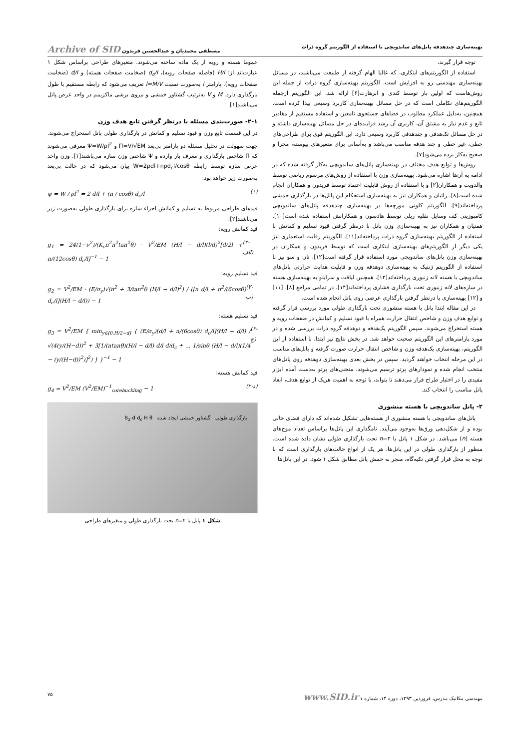بهینه‌سازی چندهدفه پانل‌های ساندویچی با استفاده از الگوریتم گروه ذرات مصطفی محمدیان و عبدالحسین فریدون Archive of SID
توجه قرار گیرند.
استفاده از الگوریتم‌های ابتکاری، که غالبا الهام گرفته از طبیعت می‌باشند، در مسائل بهینه‌سازی مهندسی رو به افزایش است. الگوریتم بهینه‌سازی گروه ذرات از جمله این روش‌هاست که اولین بار توسط کندی و ابرهارت[۶] ارائه شد. این الگوریتم ازجمله الگوریتم‌های تکاملی است که در حل مسائل بهینه‌سازی کاربرد وسیعی پیدا کرده است. همچنین، به‌دلیل عملکرد مطلوب در فضاهای جستجوی نامعین و استفاده مستقیم از مقادیر تابع و عدم نیاز به مشتق آن، کاربری آن رشد فزاینده‌ای در حل مسائل بهینه‌سازی داشته و در حل مسائل تک‌هدفی و چندهدفی کاربرد وسیعی دارد. این الگوریتم قوی برای طراحی‌های خطی، غیر خطی و چند هدفه مناسب می‌باشد و به‌آسانی برای متغیرهای پیوسته، مجزا و صحیح به‌کار برده می‌شود[۷].
روش‌ها و توابع هدف مختلف در بهینه‌سازی پانل‌های ساندویچی به‌کار گرفته شده که در ادامه به آن‌ها اشاره می‌شود. بهینه‌سازی وزن با استفاده از روش‌های مرسوم ریاضی توسط والدویت و همکاران[۲] و با استفاده از روش قابلیت اعتماد توسط فریدون و همکاران انجام شده است[۸]. راتبان و همکاران نیز به بهینه‌سازی استحکام این پانل‌ها در بارگذاری خمشی پرداخته‌اند[۹]. الگوریتم کلونی مورچه‌ها در بهینه‌سازی چندهدفه پانل‌های ساندویچی کامپوزیتی کف وسایل نقلیه ریلی توسط هادسون و همکارانش استفاده شده است[۱۰]. همتیان و همکاران نیز به بهینه‌سازی وزن پانل با درنظر گرفتن قیود تسلیم و کمانش با استفاده از الگوریتم بهینه‌سازی گروه ذرات پرداخته‌اند[۱۱]. الگوریتم رقابت استعماری نیز یکی دیگر از الگوریتم‌های بهینه‌سازی ابتکاری است که توسط فریدون و همکاران در بهینه‌سازی وزن پانل‌های ساندویچی مورد استفاده قرار گرفته است[۱۲]. تان و سو نیز با استفاده از الگوریتم ژنتیک به بهینه‌سازی دوهدفه وزن و قابلیت هدایت حرارتی پانل‌های ساندویچی با هسته لانه زنبوری پرداخته‌اند[۱۳]. همچنین لیاقت و سرایلو به بهینه‌سازی هسته در سازه‌های لانه زنبوری تحت بارگذاری فشاری پرداخته‌اند[۱۴]. در تمامی مراجع [۸]، [۱۱] و [۱۲] بهینه‌سازی با درنظر گرفتن بارگذاری عرضی روی پانل انجام شده است.
در این مقاله ابتدا پانل با هسته منشوری تحت بارگذاری طولی مورد بررسی قرار گرفته و توابع هدف وزن و شاخص انتقال حرارت همراه با قیود تسلیم و کمانش در صفحات رویه و هسته استخراج می‌شوند. سپس الگوریتم یک‌هدفه و دوهدفه گروه ذرات بررسی شده و در مورد پارامترهای این الگوریتم صحبت خواهد شد. در بخش نتایج نیز ابتدا، با استفاده از این الگوریتم، بهینه‌سازی یک‌هدفه وزن و شاخص انتقال حرارت صورت گرفته و پانل‌های مناسب در این مرحله انتخاب خواهند گردید. سپس در بخش بعدی بهینه‌سازی دوهدفه روی پانل‌های منتخب انجام شده و نمودارهای پرتو ترسیم می‌شوند. منحنی‌های پرتو به‌دست آمده ابزار مفیدی را در اختیار طراح قرار می‌دهند تا بتواند، با توجه به اهمیت هریک از توابع هدف، ابعاد پانل مناسب را انتخاب کند.
۲- پانل ساندویچی با هسته منشوری
پانل‌های ساندویچی با هسته منشوری از هسته‌هایی تشکیل شده‌اند که دارای فضای خالی بوده و از شکل‌دهی ورق‌ها به‌وجود می‌آیند. نامگذاری این پانل‌ها براساس تعداد موج‌های هسته (n) می‌باشد. در شکل ۱ پانل با ۲=n تحت بارگذاری طولی نشان داده شده است. منظور از بارگذاری طولی در این پانل‌ها، هر یک از انواع حالت‌های بارگذاری است که با توجه به محل قرار گرفتن تکیه‌گاه، منجر به خمش پانل مطابق شکل ۱ شود. در این پانل‌ها
عموما هسته و رویه از یک ماده ساخته می‌شوند. متغیرهای طراحی براساس شکل ۱ عبارت‌اند از: H/l (فاصله صفحات رویه)، d<sub>c</sub>/l (ضخامت صفحات هسته) و d/l (ضخامت صفحات رویه). پارامتر l به‌صورت نسبت l=M/V تعریف می‌شود که رابطه مستقیم با طول بارگذاری دارد. M و V به‌ترتیب گشتاور خمشی و نیروی برشی ماکزیمم در واحد عرض پانل می‌باشند[۱].
۲-۱- صورت‌بندی مسئله با درنظر گرفتن تابع هدف وزن
در این قسمت تابع وزن و قیود تسلیم و کمانش در بارگذاری طولی پانل استخراج می‌شوند. جهت سهولت در تحلیل مسئله دو پارامتر بی‌بعد Π=V/√EM و Ψ=W/ρl<sup>2</sup> معرفی می‌شوند که Π شاخص بارگذاری و معرف بار وارده و Ψ شاخص وزن سازه می‌باشند[۱]. وزن واحد عرض سازه توسط رابطه W=2ρdl+nρd<sub>c</sub>l/cosθ بیان می‌شود که در حالت بی‌بعد به‌صورت زیر خواهد بود:
ψ = W / ρl<sup>2</sup> = 2 d/l + (n / cosθ) d<sub>c</sub>/l (۱)
قیدهای طراحی مربوط به تسلیم و کمانش اجزاء سازه برای بارگذاری طولی به‌صورت زیر می‌باشند[۲]:
قید کمانش رویه:
g<sub>1</sub> = 24(1−ν<sup>2</sup>)/(K<sub>c</sub>π<sup>2</sup>n<sup>2</sup>tan<sup>2</sup>θ) · V<sup>2</sup>/EM (H/l − d/l)(l/d)<sup>2</sup>[d/2l + n/(12cosθ) d<sub>c</sub>/l]<sup>−1</sup> − 1 (۲-الف)
قید تسلیم رویه:
g<sub>2</sub> = V<sup>2</sup>/EM · (E/σ<sub>y</sub>)√(n<sup>2</sup> + 3/tan<sup>2</sup>θ (H/l − d/l)<sup>2</sup>) / ([n d/l + n<sup>2</sup>/(6cosθ) d<sub>c</sub>/l](H/l − d/l)) − 1 (۲-ب)
قید تسلیم هسته:
g<sub>3</sub> = V<sup>2</sup>/EM { min<sub>y∈[0,H/2−d]</sub> { (E/σ<sub>y</sub>)[d/l + n/(6cosθ) d<sub>c</sub>/l](H/l − d/l) / √(4(y/(H−d))<sup>2</sup> + 3[1/(ntanθ)(H/l − d/l) d/l d/d<sub>c</sub> + ... 1/sinθ (H/l − d/l)(1/4 − (y/(H−d))<sup>2</sup>)]<sup>2</sup>) } }<sup>−1</sup> − 1 (۲-ج)
قید کمانش هسته:
g<sub>4</sub> = V<sup>2</sup>/EM (V<sup>2</sup>/EM)<sup>−1</sup><sub>corebuckling</sub> − 1 (۲-د)
بارگذاری طولی گشتاور خمشی ایجاد شده B<sub>2</sub> d d<sub>c</sub> H θ
شکل ۱ پانل با ۲=n تحت بارگذاری طولی و متغیرهای طراحی
مهندسی مکانیک مدرس، فروردین ۱۳۹۳، دوره ۱۴، شماره ۱ www.SID.ir ۷۵